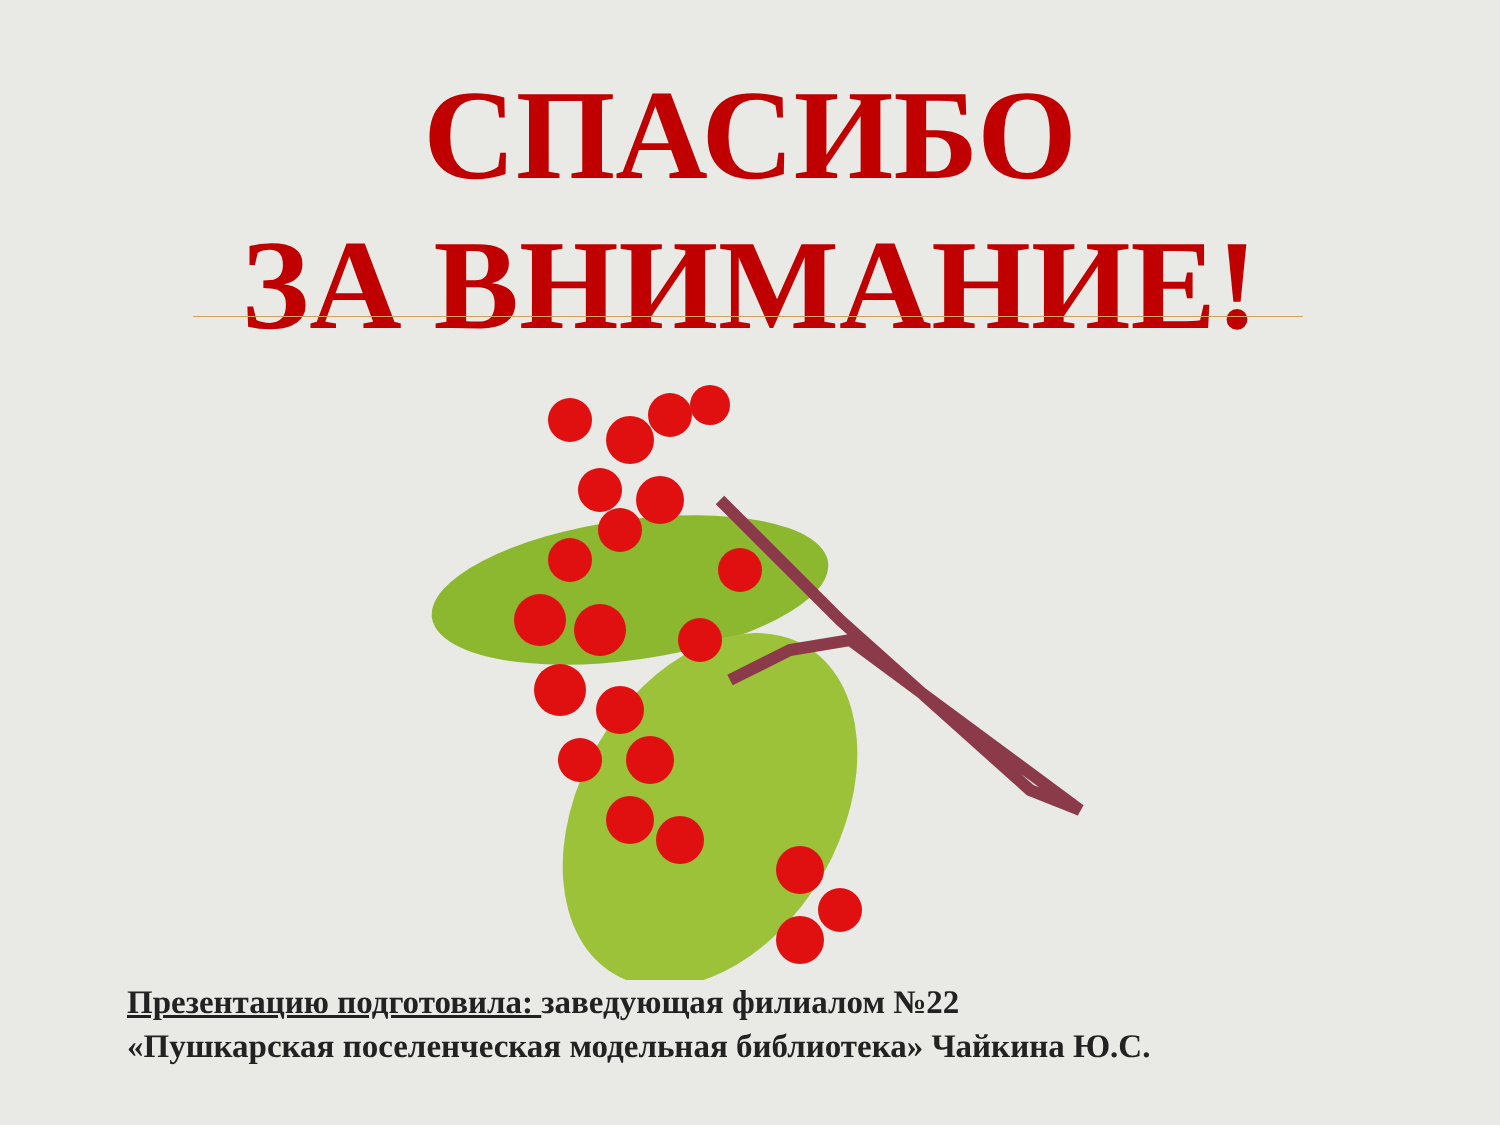СПАСИБО
ЗА ВНИМАНИЕ!
Презентацию подготовила: заведующая филиалом №22
«Пушкарская поселенческая модельная библиотека» Чайкина Ю.С.